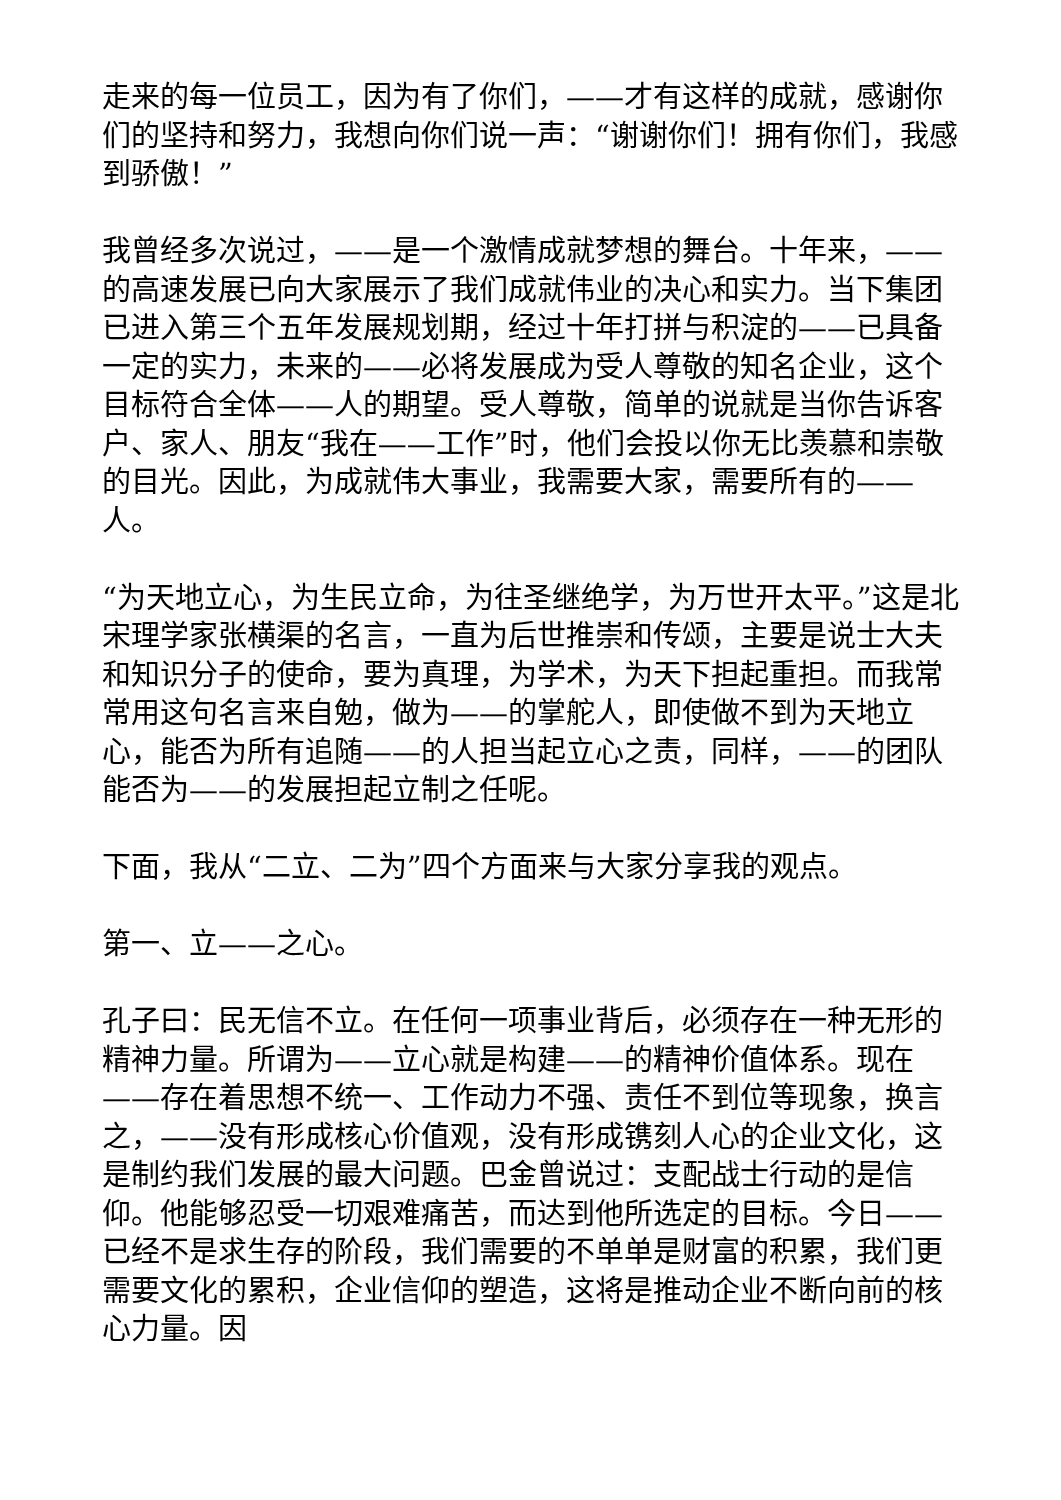走来的每一位员工，因为有了你们，——才有这样的成就，感谢你们的坚持和努力，我想向你们说一声：“谢谢你们！拥有你们，我感到骄傲！”
我曾经多次说过，——是一个激情成就梦想的舞台。十年来，——的高速发展已向大家展示了我们成就伟业的决心和实力。当下集团已进入第三个五年发展规划期，经过十年打拼与积淀的——已具备一定的实力，未来的——必将发展成为受人尊敬的知名企业，这个目标符合全体——人的期望。受人尊敬，简单的说就是当你告诉客户、家人、朋友“我在——工作”时，他们会投以你无比羡慕和崇敬的目光。因此，为成就伟大事业，我需要大家，需要所有的——人。
“为天地立心，为生民立命，为往圣继绝学，为万世开太平。”这是北宋理学家张横渠的名言，一直为后世推崇和传颂，主要是说士大夫和知识分子的使命，要为真理，为学术，为天下担起重担。而我常常用这句名言来自勉，做为——的掌舵人，即使做不到为天地立心，能否为所有追随——的人担当起立心之责，同样，——的团队能否为——的发展担起立制之任呢。
下面，我从“二立、二为”四个方面来与大家分享我的观点。
第一、立——之心。
孔子曰：民无信不立。在任何一项事业背后，必须存在一种无形的精神力量。所谓为——立心就是构建——的精神价值体系。现在——存在着思想不统一、工作动力不强、责任不到位等现象，换言之，——没有形成核心价值观，没有形成镌刻人心的企业文化，这是制约我们发展的最大问题。巴金曾说过：支配战士行动的是信仰。他能够忍受一切艰难痛苦，而达到他所选定的目标。今日——已经不是求生存的阶段，我们需要的不单单是财富的积累，我们更需要文化的累积，企业信仰的塑造，这将是推动企业不断向前的核心力量。因